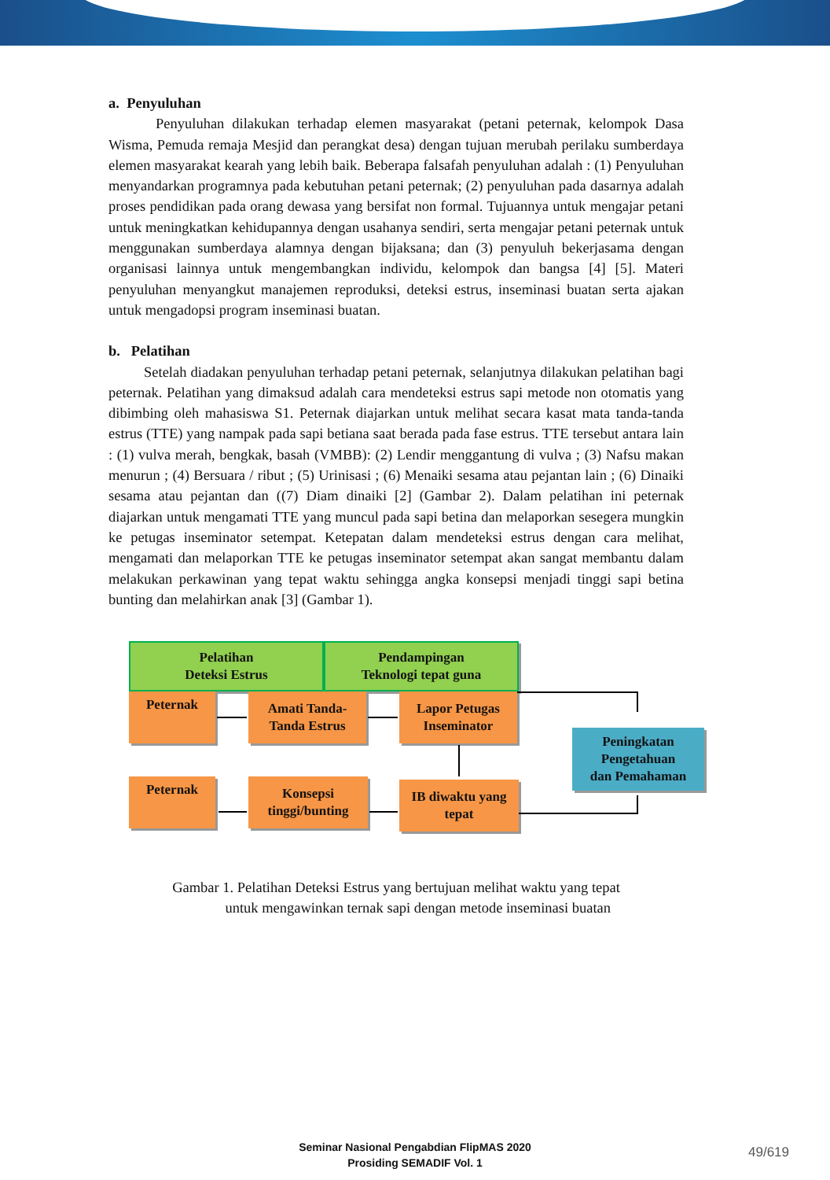a. Penyuluhan
Penyuluhan dilakukan terhadap elemen masyarakat (petani peternak, kelompok Dasa Wisma, Pemuda remaja Mesjid dan perangkat desa) dengan tujuan merubah perilaku sumberdaya elemen masyarakat kearah yang lebih baik. Beberapa falsafah penyuluhan adalah : (1) Penyuluhan menyandarkan programnya pada kebutuhan petani peternak; (2) penyuluhan pada dasarnya adalah proses pendidikan pada orang dewasa yang bersifat non formal. Tujuannya untuk mengajar petani untuk meningkatkan kehidupannya dengan usahanya sendiri, serta mengajar petani peternak untuk menggunakan sumberdaya alamnya dengan bijaksana; dan (3) penyuluh bekerjasama dengan organisasi lainnya untuk mengembangkan individu, kelompok dan bangsa [4] [5]. Materi penyuluhan menyangkut manajemen reproduksi, deteksi estrus, inseminasi buatan serta ajakan untuk mengadopsi program inseminasi buatan.
b. Pelatihan
Setelah diadakan penyuluhan terhadap petani peternak, selanjutnya dilakukan pelatihan bagi peternak. Pelatihan yang dimaksud adalah cara mendeteksi estrus sapi metode non otomatis yang dibimbing oleh mahasiswa S1. Peternak diajarkan untuk melihat secara kasat mata tanda-tanda estrus (TTE) yang nampak pada sapi betiana saat berada pada fase estrus. TTE tersebut antara lain : (1) vulva merah, bengkak, basah (VMBB): (2) Lendir menggantung di vulva ; (3) Nafsu makan menurun ; (4) Bersuara / ribut ; (5) Urinisasi ; (6) Menaiki sesama atau pejantan lain ; (6) Dinaiki sesama atau pejantan dan ((7) Diam dinaiki [2] (Gambar 2). Dalam pelatihan ini peternak diajarkan untuk mengamati TTE yang muncul pada sapi betina dan melaporkan sesegera mungkin ke petugas inseminator setempat. Ketepatan dalam mendeteksi estrus dengan cara melihat, mengamati dan melaporkan TTE ke petugas inseminator setempat akan sangat membantu dalam melakukan perkawinan yang tepat waktu sehingga angka konsepsi menjadi tinggi sapi betina bunting dan melahirkan anak [3] (Gambar 1).
Pelatihan
Deteksi Estrus
Pendampingan
Teknologi tepat guna
Peternak
Amati Tanda-
Tanda Estrus
Lapor Petugas
Inseminator
Peningkatan
Pengetahuan
dan Pemahaman
Peternak
Konsepsi
tinggi/bunting
IB diwaktu yang
tepat
Gambar 1. Pelatihan Deteksi Estrus yang bertujuan melihat waktu yang tepat
untuk mengawinkan ternak sapi dengan metode inseminasi buatan
Seminar Nasional Pengabdian FlipMAS 2020
Prosiding SEMADIF Vol. 1
49/619